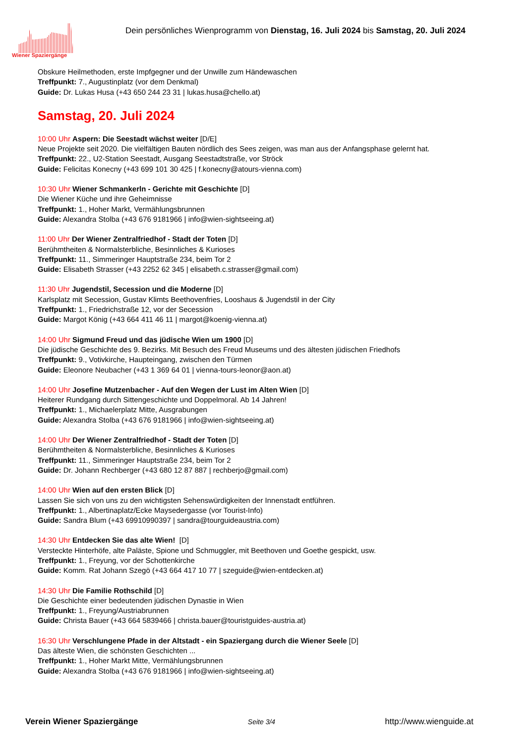Wiener Spaziergänge
Dein persönliches Wienprogramm von Dienstag, 16. Juli 2024 bis Samstag, 20. Juli 2024
Obskure Heilmethoden, erste Impfgegner und der Unwille zum Händewaschen
Treffpunkt: 7., Augustinplatz (vor dem Denkmal)
Guide: Dr. Lukas Husa (+43 650 244 23 31 | lukas.husa@chello.at)
Samstag, 20. Juli 2024
10:00 Uhr Aspern: Die Seestadt wächst weiter [D/E]
Neue Projekte seit 2020. Die vielfältigen Bauten nördlich des Sees zeigen, was man aus der Anfangsphase gelernt hat.
Treffpunkt: 22., U2-Station Seestadt, Ausgang Seestadtstraße, vor Ströck
Guide: Felicitas Konecny (+43 699 101 30 425 | f.konecny@atours-vienna.com)
10:30 Uhr Wiener Schmankerln - Gerichte mit Geschichte [D]
Die Wiener Küche und ihre Geheimnisse
Treffpunkt: 1., Hoher Markt, Vermählungsbrunnen
Guide: Alexandra Stolba (+43 676 9181966 | info@wien-sightseeing.at)
11:00 Uhr Der Wiener Zentralfriedhof - Stadt der Toten [D]
Berühmtheiten & Normalsterbliche, Besinnliches & Kurioses
Treffpunkt: 11., Simmeringer Hauptstraße 234, beim Tor 2
Guide: Elisabeth Strasser (+43 2252 62 345 | elisabeth.c.strasser@gmail.com)
11:30 Uhr Jugendstil, Secession und die Moderne [D]
Karlsplatz mit Secession, Gustav Klimts Beethovenfries, Looshaus & Jugendstil in der City
Treffpunkt: 1., Friedrichstraße 12, vor der Secession
Guide: Margot König (+43 664 411 46 11 | margot@koenig-vienna.at)
14:00 Uhr Sigmund Freud und das jüdische Wien um 1900 [D]
Die jüdische Geschichte des 9. Bezirks. Mit Besuch des Freud Museums und des ältesten jüdischen Friedhofs
Treffpunkt: 9., Votivkirche, Haupteingang, zwischen den Türmen
Guide: Eleonore Neubacher (+43 1 369 64 01 | vienna-tours-leonor@aon.at)
14:00 Uhr Josefine Mutzenbacher - Auf den Wegen der Lust im Alten Wien [D]
Heiterer Rundgang durch Sittengeschichte und Doppelmoral. Ab 14 Jahren!
Treffpunkt: 1., Michaelerplatz Mitte, Ausgrabungen
Guide: Alexandra Stolba (+43 676 9181966 | info@wien-sightseeing.at)
14:00 Uhr Der Wiener Zentralfriedhof - Stadt der Toten [D]
Berühmtheiten & Normalsterbliche, Besinnliches & Kurioses
Treffpunkt: 11., Simmeringer Hauptstraße 234, beim Tor 2
Guide: Dr. Johann Rechberger (+43 680 12 87 887 | rechberjo@gmail.com)
14:00 Uhr Wien auf den ersten Blick [D]
Lassen Sie sich von uns zu den wichtigsten Sehenswürdigkeiten der Innenstadt entführen.
Treffpunkt: 1., Albertinaplatz/Ecke Maysedergasse (vor Tourist-Info)
Guide: Sandra Blum (+43 69910990397 | sandra@tourguideaustria.com)
14:30 Uhr Entdecken Sie das alte Wien! [D]
Versteckte Hinterhöfe, alte Paläste, Spione und Schmuggler, mit Beethoven und Goethe gespickt, usw.
Treffpunkt: 1., Freyung, vor der Schottenkirche
Guide: Komm. Rat Johann Szegö (+43 664 417 10 77 | szeguide@wien-entdecken.at)
14:30 Uhr Die Familie Rothschild [D]
Die Geschichte einer bedeutenden jüdischen Dynastie in Wien
Treffpunkt: 1., Freyung/Austriabrunnen
Guide: Christa Bauer (+43 664 5839466 | christa.bauer@touristguides-austria.at)
16:30 Uhr Verschlungene Pfade in der Altstadt - ein Spaziergang durch die Wiener Seele [D]
Das älteste Wien, die schönsten Geschichten ...
Treffpunkt: 1., Hoher Markt Mitte, Vermählungsbrunnen
Guide: Alexandra Stolba (+43 676 9181966 | info@wien-sightseeing.at)
Verein Wiener Spaziergänge Seite 3/4 http://www.wienguide.at